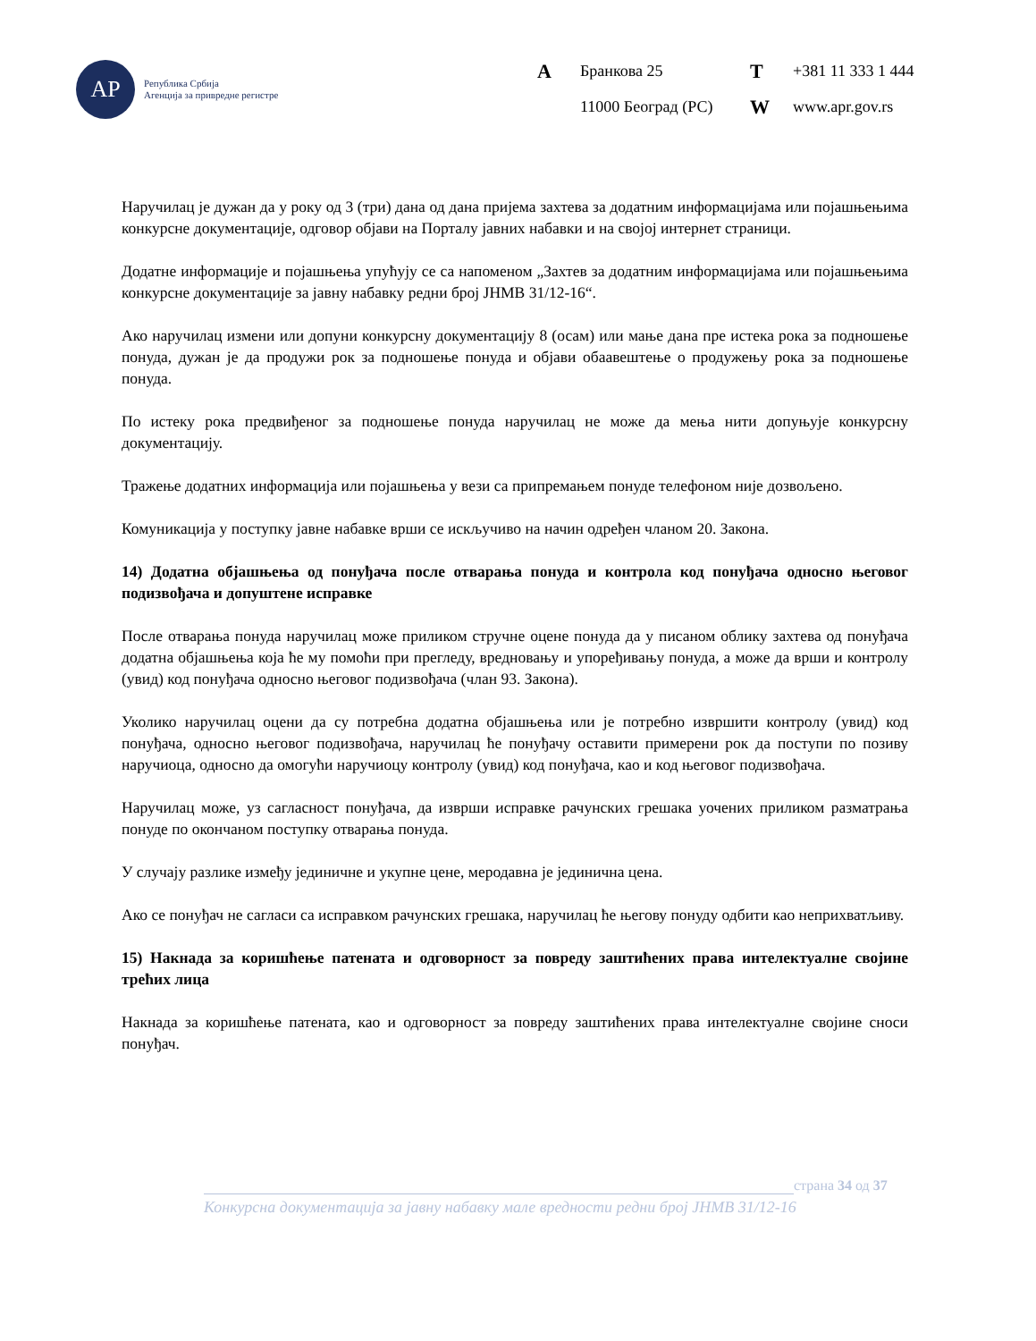АР
Република Србија
Агенција за привредне регистре
A Бранкова 25 T +381 11 333 1 444 11000 Београд (РС) W www.apr.gov.rs
Наручилац је дужан да у року од 3 (три) дана од дана пријема захтева за додатним информацијама или појашњењима конкурсне документације, одговор објави на Порталу јавних набавки и на својој интернет страници.
Додатне информације и појашњења упућују се са напоменом „Захтев за додатним информацијама или појашњењима конкурсне документације за јавну набавку редни број ЈНМВ 31/12-16“.
Ако наручилац измени или допуни конкурсну документацију 8 (осам) или мање дана пре истека рока за подношење понуда, дужан је да продужи рок за подношење понуда и објави обаавештење о продужењу рока за подношење понуда.
По истеку рока предвиђеног за подношење понуда наручилац не може да мења нити допуњује конкурсну документацију.
Тражење додатних информација или појашњења у вези са припремањем понуде телефоном није дозвољено.
Комуникација у поступку јавне набавке врши се искључиво на начин одређен чланом 20. Закона.
14) Додатна објашњења од понуђача после отварања понуда и контрола код понуђача односно његовог подизвођача и допуштене исправке
После отварања понуда наручилац може приликом стручне оцене понуда да у писаном облику захтева од понуђача додатна објашњења која ће му помоћи при прегледу, вредновању и упоређивању понуда, а може да врши и контролу (увид) код понуђача односно његовог подизвођача (члан 93. Закона).
Уколико наручилац оцени да су потребна додатна објашњења или је потребно извршити контролу (увид) код понуђача, односно његовог подизвођача, наручилац ће понуђачу оставити примерени рок да поступи по позиву наручиоца, односно да омогући наручиоцу контролу (увид) код понуђача, као и код његовог подизвођача.
Наручилац може, уз сагласност понуђача, да изврши исправке рачунских грешака уочених приликом разматрања понуде по окончаном поступку отварања понуда.
У случају разлике између јединичне и укупне цене, меродавна је јединична цена.
Ако се понуђач не сагласи са исправком рачунских грешака, наручилац ће његову понуду одбити као неприхватљиву.
15) Накнада за коришћење патената и одговорност за повреду заштићених права интелектуалне својине трећих лица
Накнада за коришћење патената, као и одговорност за повреду заштићених права интелектуалне својине сноси понуђач.
страна 34 од 37
Конкурсна документација за јавну набавку мале вредности редни број ЈНМВ 31/12-16